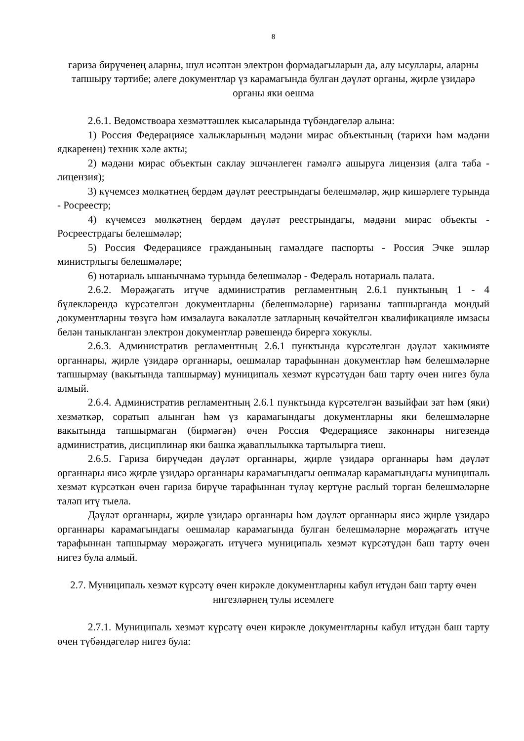8
гариза бирүченең аларны, шул исәптән электрон формадагыларын да, алу ысуллары, аларны тапшыру тәртибе; әлеге документлар үз карамагында булган дәүләт органы, җирле үзидарә органы яки оешма
2.6.1. Ведомствоара хезмәттәшлек кысаларында түбәндәгеләр алына:
1) Россия Федерациясе халыкларының мәдәни мирас объектының (тарихи һәм мәдәни ядкаренең) техник хәле акты;
2) мәдәни мирас объектын саклау эшчәнлеген гамәлгә ашыруга лицензия (алга таба - лицензия);
3) күчемсез мөлкәтнең бердәм дәүләт реестрындагы белешмәләр, җир кишәрлеге турында - Росреестр;
4) күчемсез мөлкәтнең бердәм дәүләт реестрындагы, мәдәни мирас объекты - Росреестрдагы белешмәләр;
5) Россия Федерациясе гражданының гамәлдәге паспорты - Россия Эчке эшләр министрлыгы белешмәләре;
6) нотариаль ышанычнамә турында белешмәләр - Федераль нотариаль палата.
2.6.2. Мөрәҗәгать итүче административ регламентның 2.6.1 пунктының 1 - 4 бүлекләрендә күрсәтелгән документларны (белешмәләрне) гаризаны тапшырганда мондый документларны төзүгә һәм имзалауга вәкаләтле затларның көчәйтелгән квалификацияле имзасы белән таныкланган электрон документлар рәвешендә бирергә хокуклы.
2.6.3. Административ регламентның 2.6.1 пунктында күрсәтелгән дәүләт хакимияте органнары, җирле үзидарә органнары, оешмалар тарафыннан документлар һәм белешмәләрне тапшырмау (вакытында тапшырмау) муниципаль хезмәт күрсәтүдән баш тарту өчен нигез була алмый.
2.6.4. Административ регламентның 2.6.1 пунктында күрсәтелгән вазыйфаи зат һәм (яки) хезмәткәр, соратып алынган һәм үз карамагындагы документларны яки белешмәләрне вакытында тапшырмаган (бирмәгән) өчен Россия Федерациясе законнары нигезендә административ, дисциплинар яки башка җаваплылыкка тартылырга тиеш.
2.6.5. Гариза бирүчедән дәүләт органнары, җирле үзидарә органнары һәм дәүләт органнары яисә җирле үзидарә органнары карамагындагы оешмалар карамагындагы муниципаль хезмәт күрсәткән өчен гариза бирүче тарафыннан түләү кертүне раслый торган белешмәләрне таләп итү тыела.
Дәүләт органнары, җирле үзидарә органнары һәм дәүләт органнары яисә җирле үзидарә органнары карамагындагы оешмалар карамагында булган белешмәләрне мөрәҗәгать итүче тарафыннан тапшырмау мөрәҗәгать итүчегә муниципаль хезмәт күрсәтүдән баш тарту өчен нигез була алмый.
2.7. Муниципаль хезмәт күрсәтү өчен кирәкле документларны кабул итүдән баш тарту өчен нигезләрнең тулы исемлеге
2.7.1. Муниципаль хезмәт күрсәтү өчен кирәкле документларны кабул итүдән баш тарту өчен түбәндәгеләр нигез була: